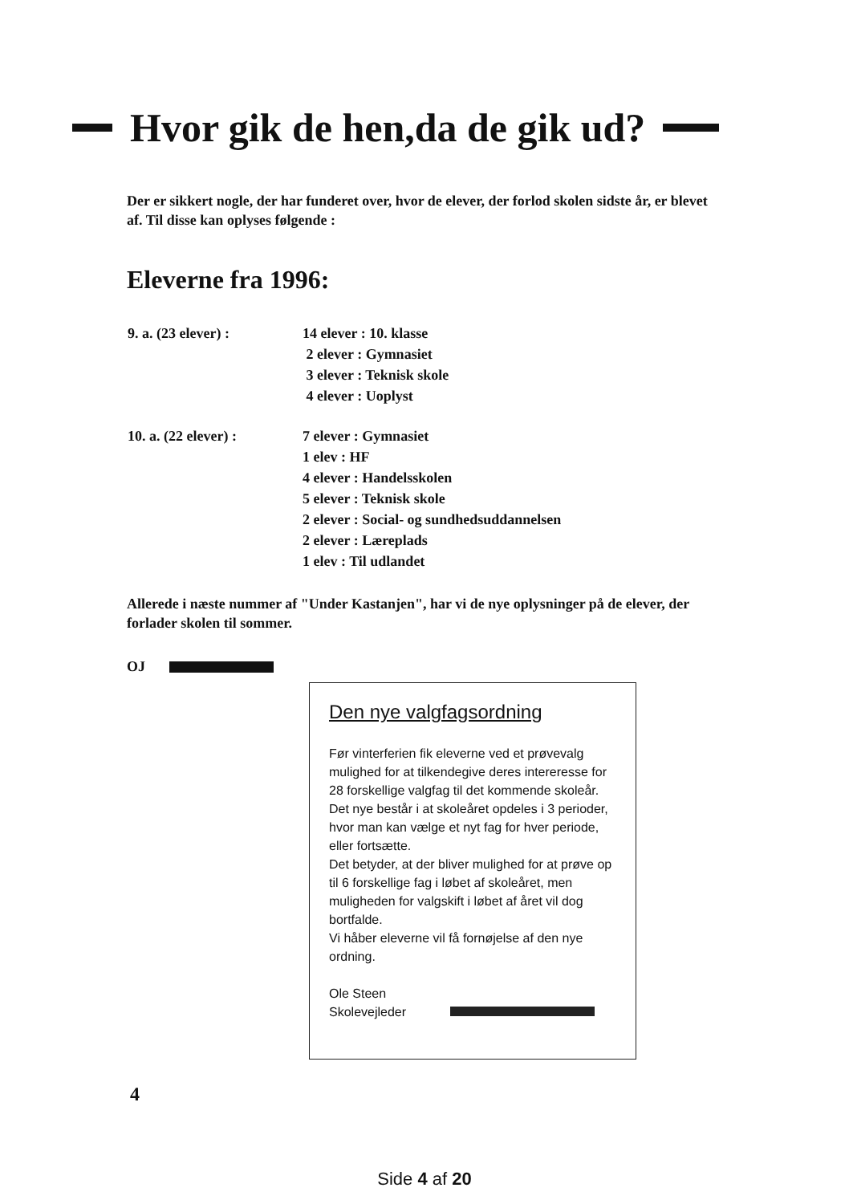Hvor gik de hen,da de gik ud?
Der er sikkert nogle, der har funderet over, hvor de elever, der forlod skolen sidste år, er blevet af. Til disse kan oplyses følgende :
Eleverne fra 1996:
| 9. a. (23 elever) : | 14 elever : 10. klasse |
| | 2 elever : Gymnasiet |
| | 3 elever : Teknisk skole |
| | 4 elever : Uoplyst |
| 10. a. (22 elever) : | 7 elever : Gymnasiet |
| | 1 elev : HF |
| | 4 elever : Handelsskolen |
| | 5 elever : Teknisk skole |
| | 2 elever : Social- og sundhedsuddannelsen |
| | 2 elever : Læreplads |
| | 1 elev : Til udlandet |
Allerede i næste nummer af "Under Kastanjen", har vi de nye oplysninger på de elever, der forlader skolen til sommer.
OJ
Den nye valgfagsordning
Før vinterferien fik eleverne ved et prøvevalg mulighed for at tilkendegive deres intereresse for 28 forskellige valgfag til det kommende skoleår.
Det nye består i at skoleåret opdeles i 3 perioder, hvor man kan vælge et nyt fag for hver periode, eller fortsætte.
Det betyder, at der bliver mulighed for at prøve op til 6 forskellige fag i løbet af skoleåret, men muligheden for valgskift i løbet af året vil dog bortfalde.
Vi håber eleverne vil få fornøjelse af den nye ordning.
Ole Steen
Skolevejleder
4
Side 4 af 20